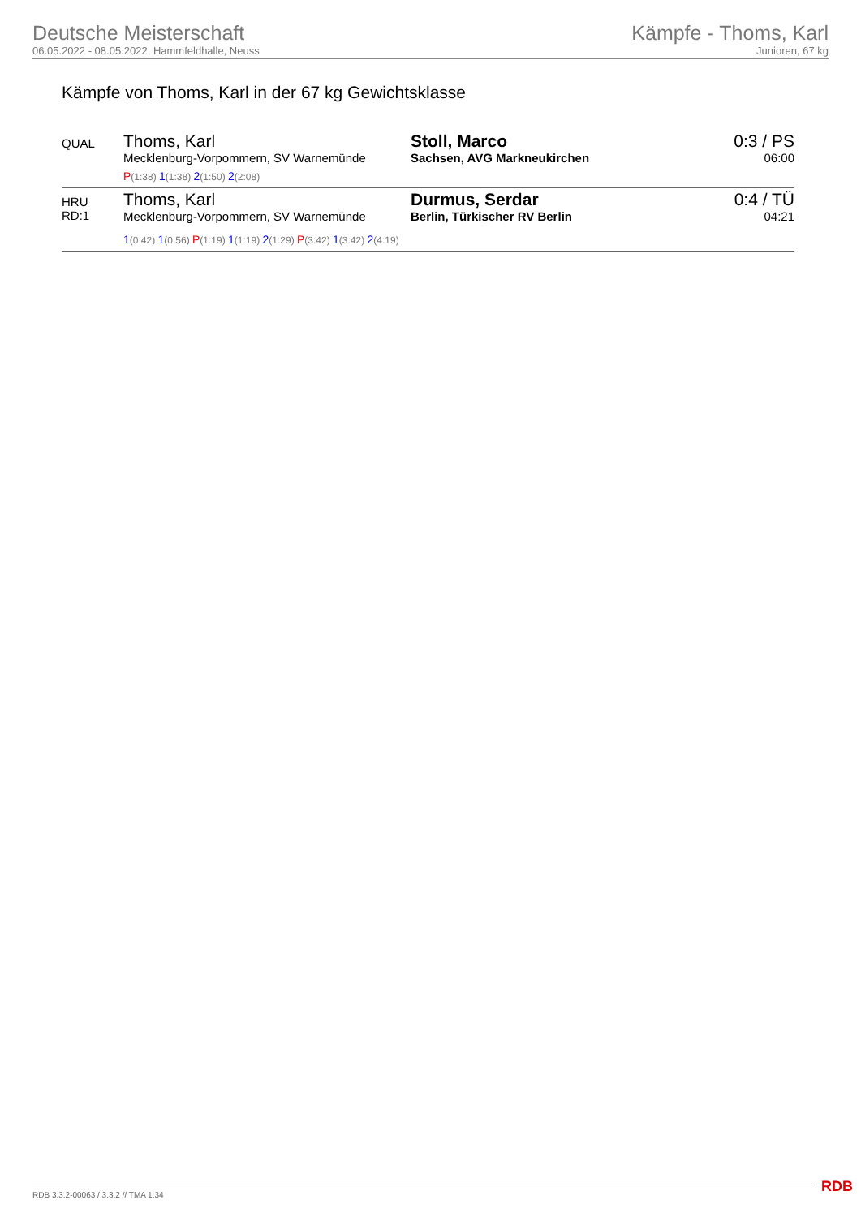Deutsche Meisterschaft
06.05.2022 - 08.05.2022, Hammfeldhalle, Neuss
Kämpfe - Thoms, Karl
Junioren, 67 kg
Kämpfe von Thoms, Karl in der 67 kg Gewichtsklasse
| QUAL | Thoms, Karl Mecklenburg-Vorpommern, SV Warnemünde P (1:38) 1 (1:38) 2 (1:50) 2 (2:08) | Stoll, Marco Sachsen, AVG Markneukirchen | 0:3 / PS 06:00 |
| HRU RD:1 | / Thoms, Karl Mecklenburg-Vorpommern, SV Warnemünde / Durmus, Serdar Berlin, Türkischer RV Berlin / 1 (0:42) 1 (0:56) P (1:19) 1 (1:19) 2 (1:29) P (3:42) 1 (3:42) 2 (4:19) | | 0:4 / TÜ 04:21 |
RDB 3.3.2-00063 / 3.3.2 // TMA 1.34
RDB